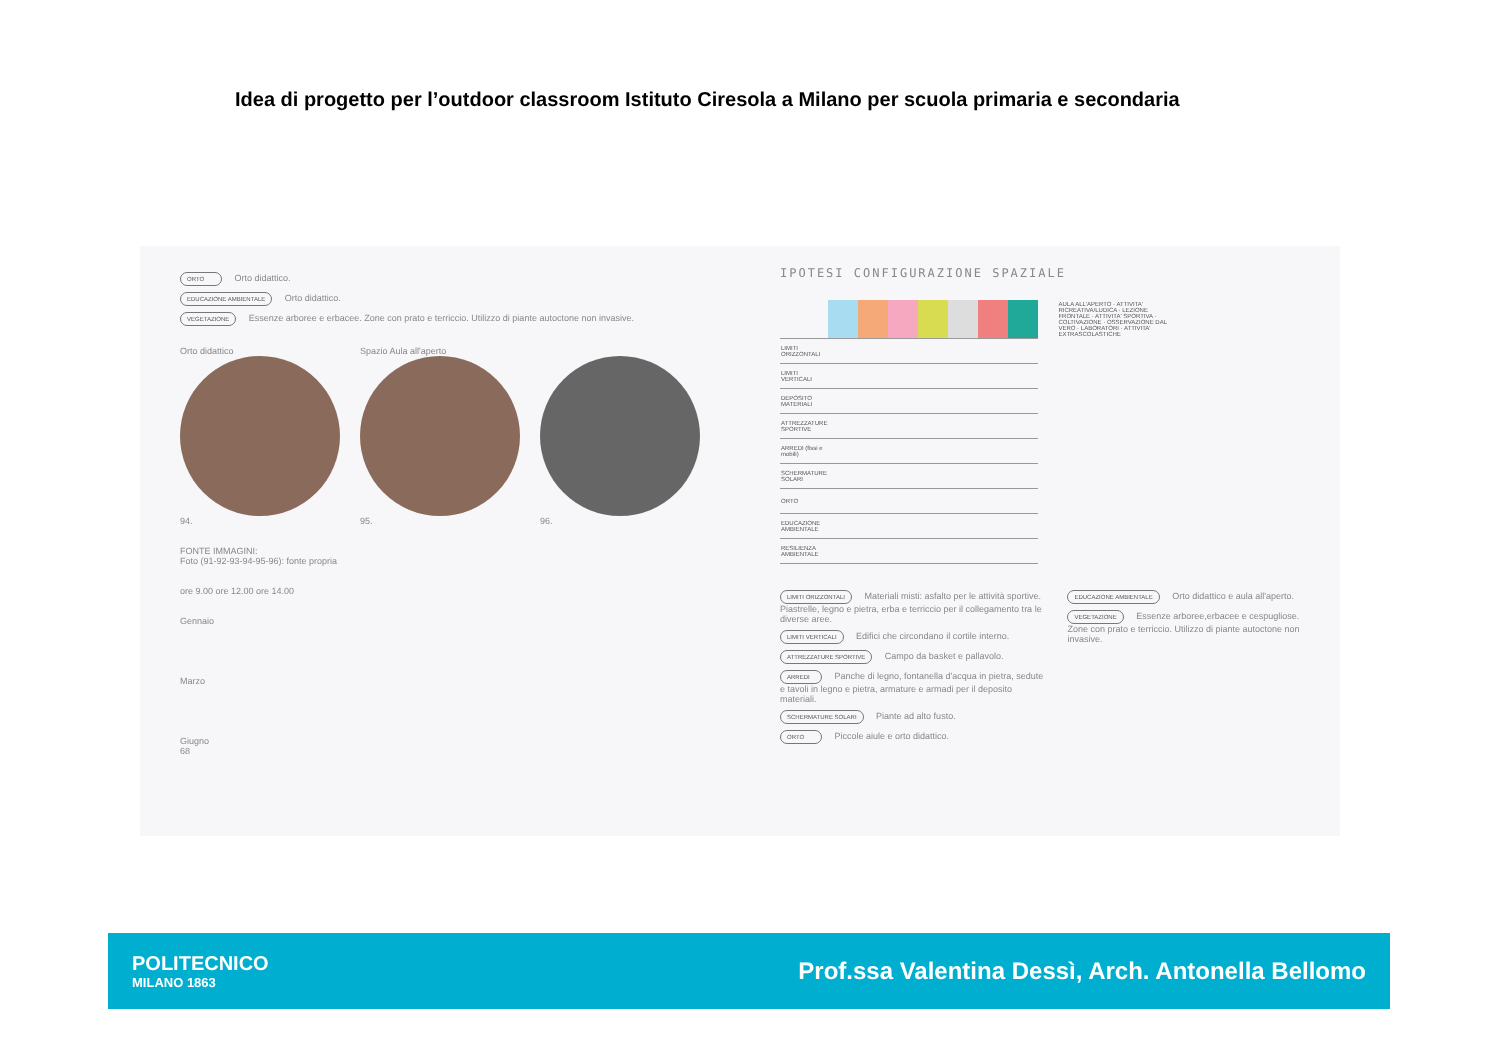Idea di progetto per l’outdoor classroom Istituto Ciresola a Milano per scuola primaria e secondaria
ORTO Orto didattico.
EDUCAZIONE AMBIENTALE Orto didattico.
VEGETAZIONE Essenze arboree e erbacee. Zone con prato e terriccio. Utilizzo di piante autoctone non invasive.
Orto didattico
94.
Spazio Aula all'aperto
95.
96.
FONTE IMMAGINI:
Foto (91-92-93-94-95-96): fonte propria
ore 9.00 ore 12.00 ore 14.00
Gennaio
Marzo
Giugno
68
IPOTESI CONFIGURAZIONE SPAZIALE
| | | | | | | | | AULA ALL'APERTO · ATTIVITA' RICREATIVA/LUDICA · LEZIONE FRONTALE · ATTIVITA' SPORTIVA · COLTIVAZIONE · OSSERVAZIONE DAL VERO · LABORATORI · ATTIVITA' EXTRASCOLASTICHE |
| LIMITI ORIZZONTALI | | | | | | | | |
| LIMITI VERTICALI | | | | | | | | |
| DEPOSITO MATERIALI | | | | | | | | |
| ATTREZZATURE SPORTIVE | | | | | | | | |
| ARREDI (fissi e mobili) | | | | | | | | |
| SCHERMATURE SOLARI | | | | | | | | |
| ORTO | | | | | | | | |
| EDUCAZIONE AMBIENTALE | | | | | | | | |
| RESILIENZA AMBIENTALE | | | | | | | | |
LIMITI ORIZZONTALI Materiali misti: asfalto per le attività sportive. Piastrelle, legno e pietra, erba e terriccio per il collegamento tra le diverse aree.
LIMITI VERTICALI Edifici che circondano il cortile interno.
ATTREZZATURE SPORTIVE Campo da basket e pallavolo.
ARREDI Panche di legno, fontanella d'acqua in pietra, sedute e tavoli in legno e pietra, armature e armadi per il deposito materiali.
SCHERMATURE SOLARI Piante ad alto fusto.
ORTO Piccole aiule e orto didattico.
EDUCAZIONE AMBIENTALE Orto didattico e aula all'aperto.
VEGETAZIONE Essenze arboree,erbacee e cespugliose. Zone con prato e terriccio. Utilizzo di piante autoctone non invasive.
POLITECNICO
MILANO 1863
Prof.ssa Valentina Dessì, Arch. Antonella Bellomo